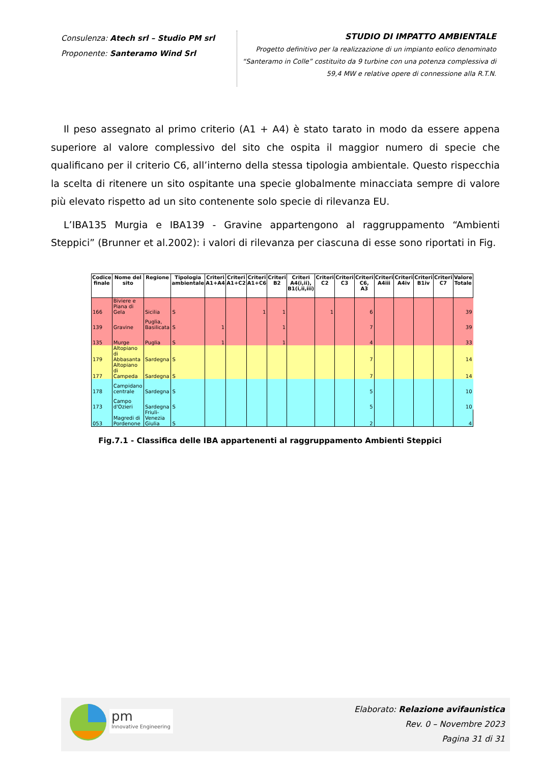Consulenza: Atech srl – Studio PM srl
Proponente: Santeramo Wind Srl
STUDIO DI IMPATTO AMBIENTALE
Progetto definitivo per la realizzazione di un impianto eolico denominato “Santeramo in Colle” costituito da 9 turbine con una potenza complessiva di 59,4 MW e relative opere di connessione alla R.T.N.
Il peso assegnato al primo criterio (A1 + A4) è stato tarato in modo da essere appena superiore al valore complessivo del sito che ospita il maggior numero di specie che qualificano per il criterio C6, all’interno della stessa tipologia ambientale. Questo rispecchia la scelta di ritenere un sito ospitante una specie globalmente minacciata sempre di valore più elevato rispetto ad un sito contenente solo specie di rilevanza EU.
L’IBA135 Murgia e IBA139 - Gravine appartengono al raggruppamento “Ambienti Steppici” (Brunner et al.2002): i valori di rilevanza per ciascuna di esse sono riportati in Fig.
| Codice finale | Nome del sito | Regione | Tipologia ambientale | Criteri A1+A4 | Criteri A1+C2 | Criteri A1+C6 | Criteri B2 | Criteri A4(i,ii), B1(i,ii,iii) | Criteri C2 | Criteri C3 | Criteri C6, A3 | Criteri A4iii | Criteri A4iv | Criteri B1iv | Criteri C7 | Valore Totale |
| --- | --- | --- | --- | --- | --- | --- | --- | --- | --- | --- | --- | --- | --- | --- | --- | --- |
| 166 | Biviere e Piana di Gela | Sicilia | S | | | 1 | 1 | | 1 | | 6 | | | | | 39 |
| 139 | Gravine | Puglia, Basilicata | S | 1 | | | 1 | | | | 7 | | | | | 39 |
| 135 | Murge | Puglia | S | 1 | | | 1 | | | | 4 | | | | | 33 |
| 179 | Altopiano di Abbasanta | Sardegna | S | | | | | | | | 7 | | | | | 14 |
| 177 | Altopiano di Campeda | Sardegna | S | | | | | | | | 7 | | | | | 14 |
| 178 | Campidano centrale | Sardegna | S | | | | | | | | 5 | | | | | 10 |
| 173 | Campo d'Ozieri | Sardegna | S | | | | | | | | 5 | | | | | 10 |
| 053 | Magredi di Pordenone | Friuli-Venezia Giulia | S | | | | | | | | 2 | | | | | 4 |
Fig.7.1 - Classifica delle IBA appartenenti al raggruppamento Ambienti Steppici
Innovative Engineering
pm
Elaborato: Relazione avifaunistica
Rev. 0 – Novembre 2023
Pagina 31 di 31